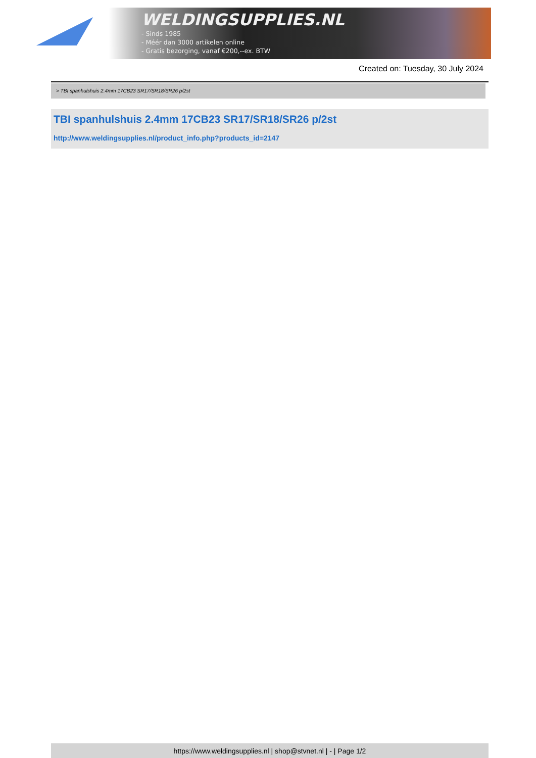WELDINGSUPPLIES.NL
- Sinds 1985
- Méér dan 3000 artikelen online
- Gratis bezorging, vanaf €200,--ex. BTW
Created on: Tuesday, 30 July 2024
> TBI spanhulshuis 2.4mm 17CB23 SR17/SR18/SR26 p/2st
TBI spanhulshuis 2.4mm 17CB23 SR17/SR18/SR26 p/2st
http://www.weldingsupplies.nl/product_info.php?products_id=2147
https://www.weldingsupplies.nl | shop@stvnet.nl | - | Page 1/2